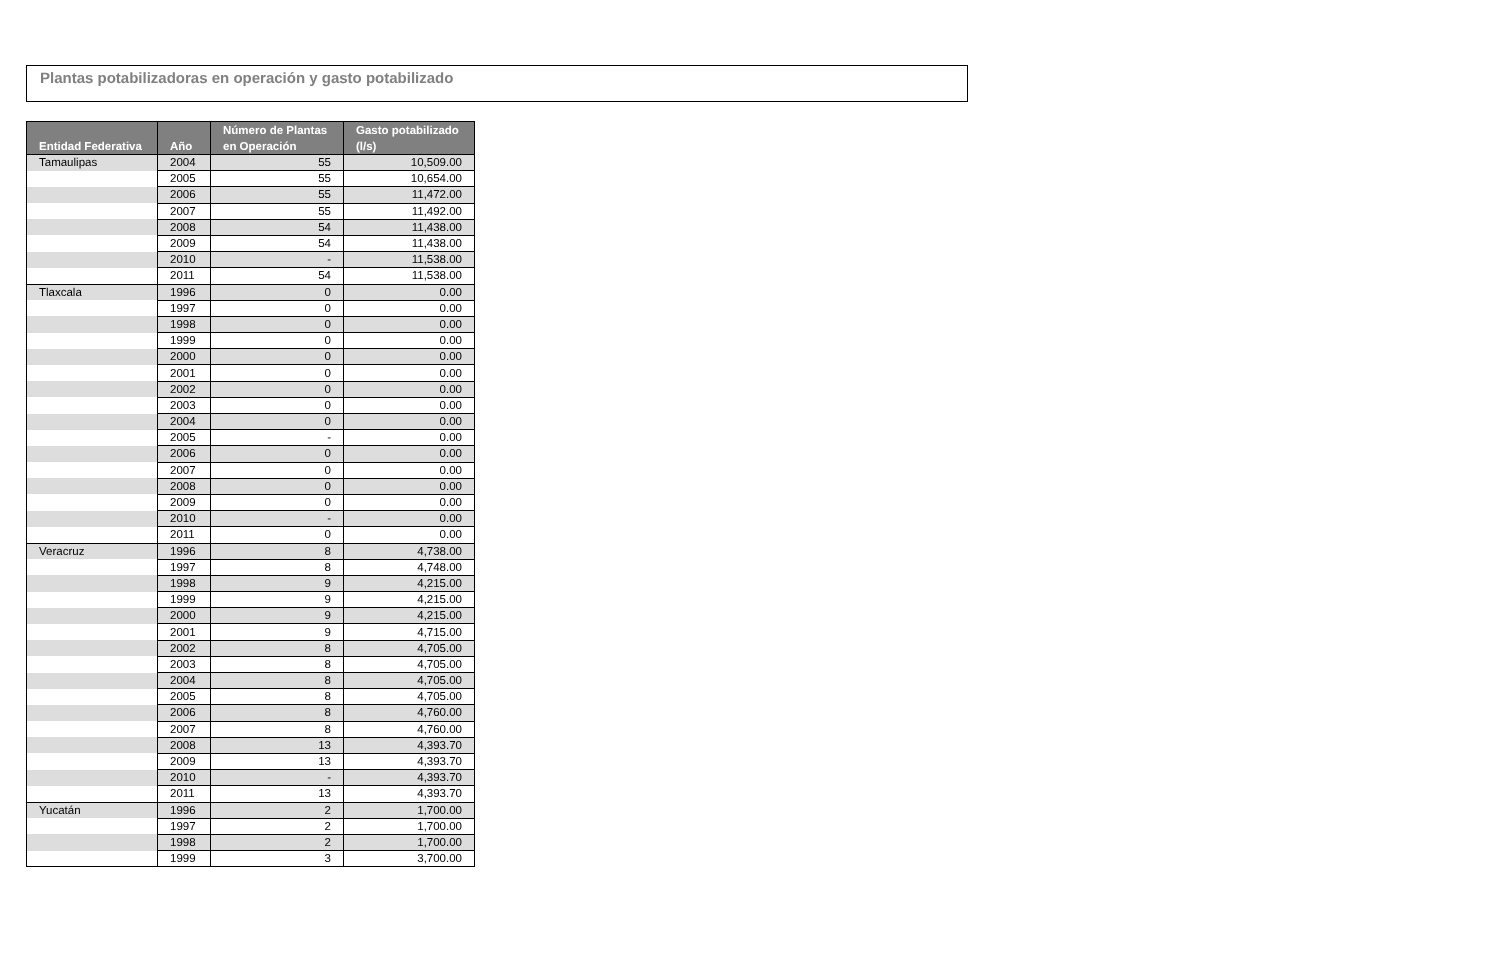Plantas potabilizadoras en operación y gasto potabilizado
| Entidad Federativa | Año | Número de Plantas en Operación | Gasto potabilizado (l/s) |
| --- | --- | --- | --- |
| Tamaulipas | 2004 | 55 | 10,509.00 |
| | 2005 | 55 | 10,654.00 |
| | 2006 | 55 | 11,472.00 |
| | 2007 | 55 | 11,492.00 |
| | 2008 | 54 | 11,438.00 |
| | 2009 | 54 | 11,438.00 |
| | 2010 | - | 11,538.00 |
| | 2011 | 54 | 11,538.00 |
| Tlaxcala | 1996 | 0 | 0.00 |
| | 1997 | 0 | 0.00 |
| | 1998 | 0 | 0.00 |
| | 1999 | 0 | 0.00 |
| | 2000 | 0 | 0.00 |
| | 2001 | 0 | 0.00 |
| | 2002 | 0 | 0.00 |
| | 2003 | 0 | 0.00 |
| | 2004 | 0 | 0.00 |
| | 2005 | - | 0.00 |
| | 2006 | 0 | 0.00 |
| | 2007 | 0 | 0.00 |
| | 2008 | 0 | 0.00 |
| | 2009 | 0 | 0.00 |
| | 2010 | - | 0.00 |
| | 2011 | 0 | 0.00 |
| Veracruz | 1996 | 8 | 4,738.00 |
| | 1997 | 8 | 4,748.00 |
| | 1998 | 9 | 4,215.00 |
| | 1999 | 9 | 4,215.00 |
| | 2000 | 9 | 4,215.00 |
| | 2001 | 9 | 4,715.00 |
| | 2002 | 8 | 4,705.00 |
| | 2003 | 8 | 4,705.00 |
| | 2004 | 8 | 4,705.00 |
| | 2005 | 8 | 4,705.00 |
| | 2006 | 8 | 4,760.00 |
| | 2007 | 8 | 4,760.00 |
| | 2008 | 13 | 4,393.70 |
| | 2009 | 13 | 4,393.70 |
| | 2010 | - | 4,393.70 |
| | 2011 | 13 | 4,393.70 |
| Yucatán | 1996 | 2 | 1,700.00 |
| | 1997 | 2 | 1,700.00 |
| | 1998 | 2 | 1,700.00 |
| | 1999 | 3 | 3,700.00 |